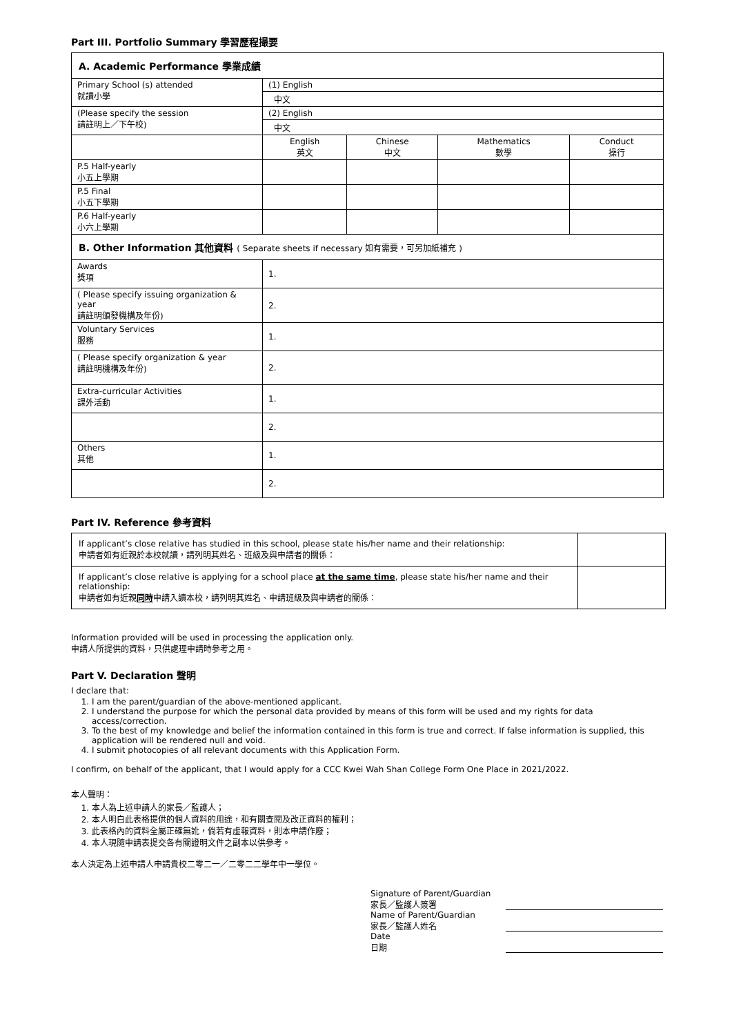Part III. Portfolio Summary 學習歷程撮要
| A. Academic Performance 學業成績 | | | | |
| Primary School (s) attended 就讀小學 | (1) English | | | |
| | 中文 | | | |
| (Please specify the session 請註明上／下午校) | (2) English | | | |
| | 中文 | | | |
| | English 英文 | Chinese 中文 | Mathematics 數學 | Conduct 操行 |
| P.5 Half-yearly 小五上學期 | | | | |
| P.5 Final 小五下學期 | | | | |
| P.6 Half-yearly 小六上學期 | | | | |
| B. Other Information 其他資料 ( Separate sheets if necessary 如有需要，可另加紙補充 ) | | | | |
| Awards 獎項 | 1. | | | |
| ( Please specify issuing organization & year 請註明頒發機構及年份) | 2. | | | |
| Voluntary Services 服務 | 1. | | | |
| ( Please specify organization & year 請註明機構及年份) | 2. | | | |
| Extra-curricular Activities 課外活動 | 1. | | | |
| | 2. | | | |
| Others 其他 | 1. | | | |
| | 2. | | | |
Part IV. Reference 參考資料
| If applicant’s close relative has studied in this school, please state his/her name and their relationship: 申請者如有近親於本校就讀，請列明其姓名、班級及與申請者的關係： | |
| If applicant’s close relative is applying for a school place at the same time , please state his/her name and their relationship: 申請者如有近親 同時 申請入讀本校，請列明其姓名、申請班級及與申請者的關係： | |
Information provided will be used in processing the application only.
申請人所提供的資料，只供處理申請時參考之用。
Part V. Declaration 聲明
I declare that:
1. I am the parent/guardian of the above-mentioned applicant.
2. I understand the purpose for which the personal data provided by means of this form will be used and my rights for data access/correction.
3. To the best of my knowledge and belief the information contained in this form is true and correct. If false information is supplied, this application will be rendered null and void.
4. I submit photocopies of all relevant documents with this Application Form.
I confirm, on behalf of the applicant, that I would apply for a CCC Kwei Wah Shan College Form One Place in 2021/2022.
本人聲明：
1. 本人為上述申請人的家長／監護人；
2. 本人明白此表格提供的個人資料的用途，和有關查閱及改正資料的權利；
3. 此表格內的資料全屬正確無訛，倘若有虛報資料，則本申請作廢；
4. 本人現隨申請表提交各有關證明文件之副本以供參考。
本人決定為上述申請人申請貴校二零二一／二零二二學年中一學位。
Signature of Parent/Guardian
家長／監護人簽署
Name of Parent/Guardian
家長／監護人姓名
Date
日期